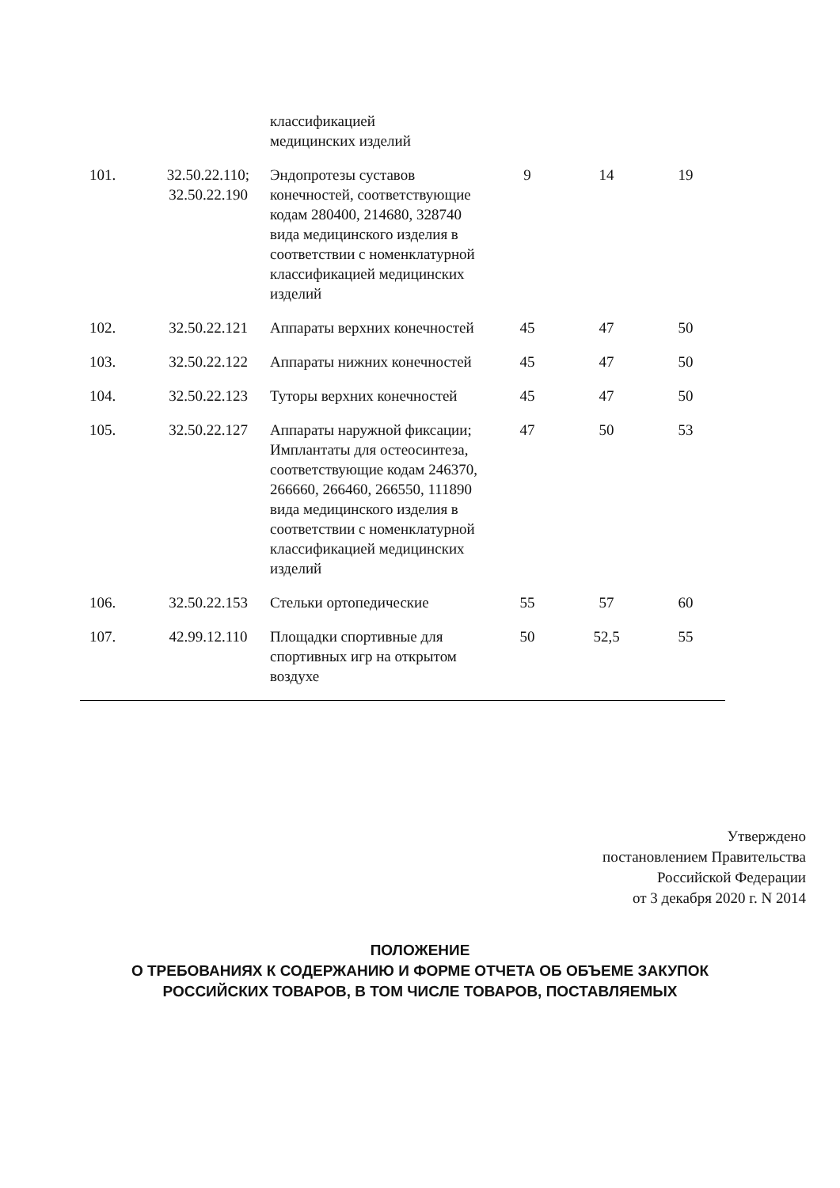| | | классификацией медицинских изделий | | | | |
| 101. | 32.50.22.110; 32.50.22.190 | Эндопротезы суставов конечностей, соответствующие кодам 280400, 214680, 328740 вида медицинского изделия в соответствии с номенклатурной классификацией медицинских изделий | 9 | 14 | 19 | |
| 102. | 32.50.22.121 | Аппараты верхних конечностей | 45 | 47 | 50 | |
| 103. | 32.50.22.122 | Аппараты нижних конечностей | 45 | 47 | 50 | |
| 104. | 32.50.22.123 | Туторы верхних конечностей | 45 | 47 | 50 | |
| 105. | 32.50.22.127 | Аппараты наружной фиксации; Имплантаты для остеосинтеза, соответствующие кодам 246370, 266660, 266460, 266550, 111890 вида медицинского изделия в соответствии с номенклатурной классификацией медицинских изделий | 47 | 50 | 53 | |
| 106. | 32.50.22.153 | Стельки ортопедические | 55 | 57 | 60 | |
| 107. | 42.99.12.110 | Площадки спортивные для спортивных игр на открытом воздухе | 50 | 52,5 | 55 | |
Утверждено
постановлением Правительства
Российской Федерации
от 3 декабря 2020 г. N 2014
ПОЛОЖЕНИЕ
О ТРЕБОВАНИЯХ К СОДЕРЖАНИЮ И ФОРМЕ ОТЧЕТА ОБ ОБЪЕМЕ ЗАКУПОК
РОССИЙСКИХ ТОВАРОВ, В ТОМ ЧИСЛЕ ТОВАРОВ, ПОСТАВЛЯЕМЫХ